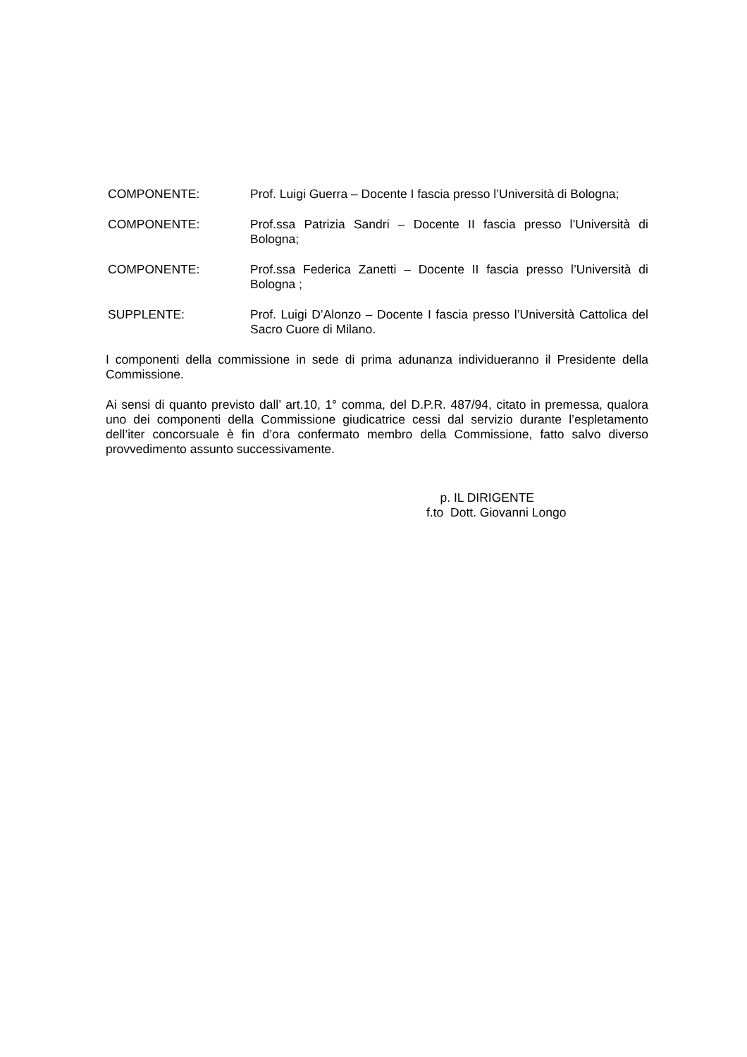COMPONENTE: Prof. Luigi Guerra – Docente I fascia presso l’Università di Bologna;
COMPONENTE: Prof.ssa Patrizia Sandri – Docente II fascia presso l’Università di Bologna;
COMPONENTE: Prof.ssa Federica Zanetti – Docente II fascia presso l’Università di Bologna ;
SUPPLENTE: Prof. Luigi D’Alonzo – Docente I fascia presso l’Università Cattolica del Sacro Cuore di Milano.
I componenti della commissione in sede di prima adunanza individueranno il Presidente della Commissione.
Ai sensi di quanto previsto dall’ art.10, 1° comma, del D.P.R. 487/94, citato in premessa, qualora uno dei componenti della Commissione giudicatrice cessi dal servizio durante l’espletamento dell’iter concorsuale è fin d’ora confermato membro della Commissione, fatto salvo diverso provvedimento assunto successivamente.
p. IL DIRIGENTE
f.to Dott. Giovanni Longo